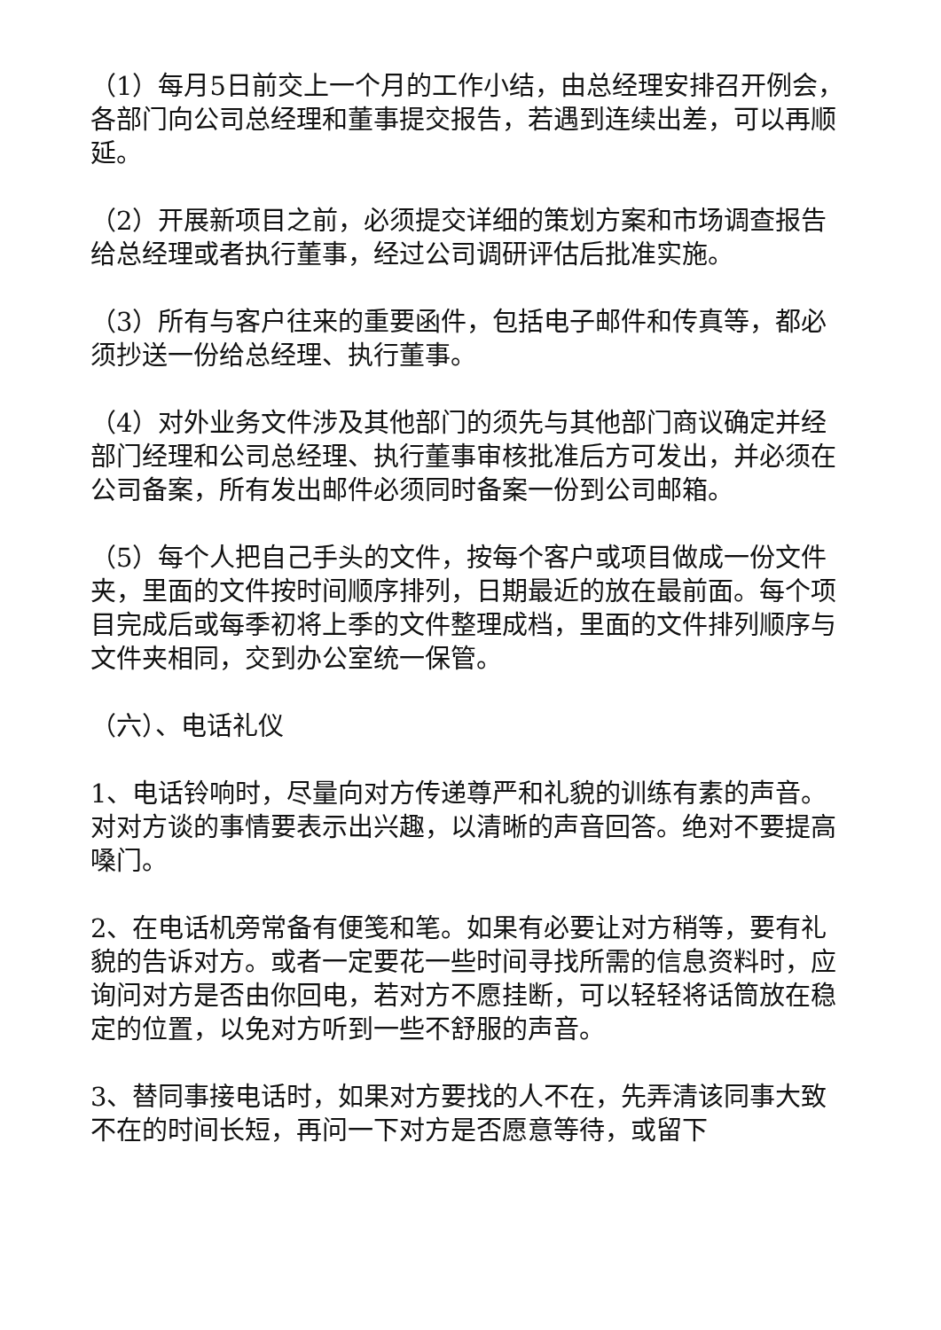（1）每月5日前交上一个月的工作小结，由总经理安排召开例会，各部门向公司总经理和董事提交报告，若遇到连续出差，可以再顺延。
（2）开展新项目之前，必须提交详细的策划方案和市场调查报告给总经理或者执行董事，经过公司调研评估后批准实施。
（3）所有与客户往来的重要函件，包括电子邮件和传真等，都必须抄送一份给总经理、执行董事。
（4）对外业务文件涉及其他部门的须先与其他部门商议确定并经部门经理和公司总经理、执行董事审核批准后方可发出，并必须在公司备案，所有发出邮件必须同时备案一份到公司邮箱。
（5）每个人把自己手头的文件，按每个客户或项目做成一份文件夹，里面的文件按时间顺序排列，日期最近的放在最前面。每个项目完成后或每季初将上季的文件整理成档，里面的文件排列顺序与文件夹相同，交到办公室统一保管。
（六）、电话礼仪
1、电话铃响时，尽量向对方传递尊严和礼貌的训练有素的声音。对对方谈的事情要表示出兴趣，以清晰的声音回答。绝对不要提高嗓门。
2、在电话机旁常备有便笺和笔。如果有必要让对方稍等，要有礼貌的告诉对方。或者一定要花一些时间寻找所需的信息资料时，应询问对方是否由你回电，若对方不愿挂断，可以轻轻将话筒放在稳定的位置，以免对方听到一些不舒服的声音。
3、替同事接电话时，如果对方要找的人不在，先弄清该同事大致不在的时间长短，再问一下对方是否愿意等待，或留下